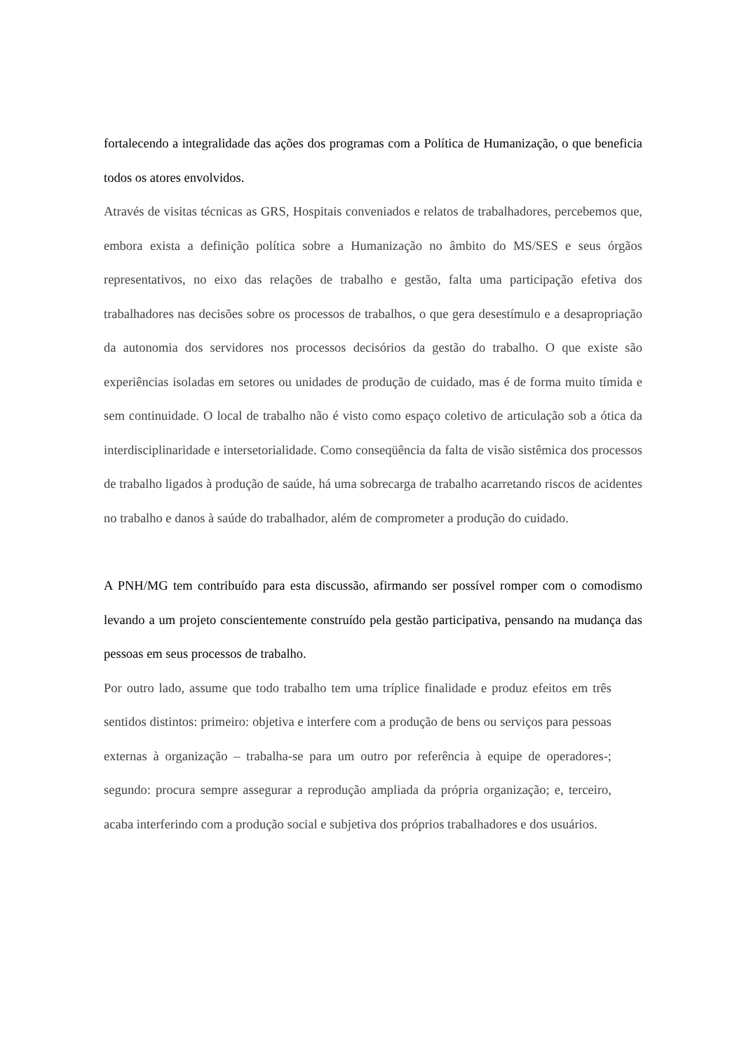fortalecendo a integralidade das ações dos programas com a Política de Humanização, o que beneficia todos os atores envolvidos.
Através de visitas técnicas as GRS, Hospitais conveniados e relatos de trabalhadores, percebemos que, embora exista a definição política sobre a Humanização no âmbito do MS/SES e seus órgãos representativos, no eixo das relações de trabalho e gestão, falta uma participação efetiva dos trabalhadores nas decisões sobre os processos de trabalhos, o que gera desestímulo e a desapropriação da autonomia dos servidores nos processos decisórios da gestão do trabalho. O que existe são experiências isoladas em setores ou unidades de produção de cuidado, mas é de forma muito tímida e sem continuidade. O local de trabalho não é visto como espaço coletivo de articulação sob a ótica da interdisciplinaridade e intersetorialidade. Como conseqüência da falta de visão sistêmica dos processos de trabalho ligados à produção de saúde, há uma sobrecarga de trabalho acarretando riscos de acidentes no trabalho e danos à saúde do trabalhador, além de comprometer a produção do cuidado.
A PNH/MG tem contribuído para esta discussão, afirmando ser possível romper com o comodismo levando a um projeto conscientemente construído pela gestão participativa, pensando na mudança das pessoas em seus processos de trabalho.
Por outro lado, assume que todo trabalho tem uma tríplice finalidade e produz efeitos em três sentidos distintos: primeiro: objetiva e interfere com a produção de bens ou serviços para pessoas externas à organização – trabalha-se para um outro por referência à equipe de operadores-; segundo: procura sempre assegurar a reprodução ampliada da própria organização; e, terceiro, acaba interferindo com a produção social e subjetiva dos próprios trabalhadores e dos usuários.